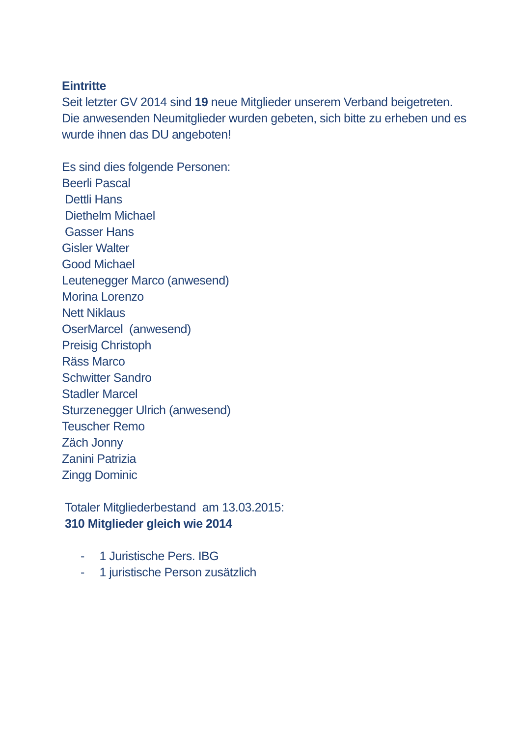Eintritte
Seit letzter GV 2014 sind 19 neue Mitglieder unserem Verband beigetreten.
Die anwesenden Neumitglieder wurden gebeten, sich bitte zu erheben und es wurde ihnen das DU angeboten!
Es sind dies folgende Personen:
Beerli Pascal
Dettli Hans
Diethelm Michael
Gasser Hans
Gisler Walter
Good Michael
Leutenegger Marco (anwesend)
Morina Lorenzo
Nett Niklaus
OserMarcel (anwesend)
Preisig Christoph
Räss Marco
Schwitter Sandro
Stadler Marcel
Sturzenegger Ulrich (anwesend)
Teuscher Remo
Zäch Jonny
Zanini Patrizia
Zingg Dominic
Totaler Mitgliederbestand am 13.03.2015:
310 Mitglieder gleich wie 2014
- 1 Juristische Pers. IBG
- 1 juristische Person zusätzlich